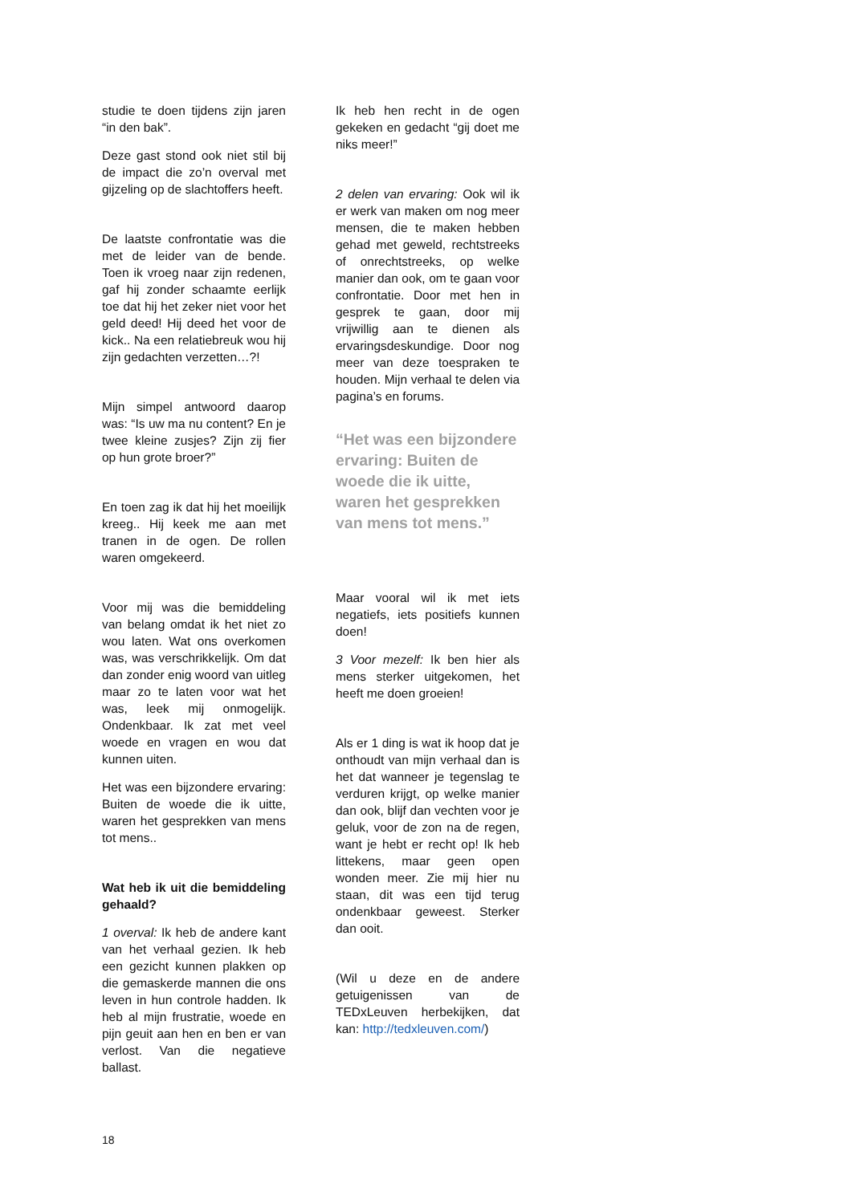studie te doen tijdens zijn jaren “in den bak”.
Deze gast stond ook niet stil bij de impact die zo’n overval met gijzeling op de slachtoffers heeft.
De laatste confrontatie was die met de leider van de bende. Toen ik vroeg naar zijn redenen, gaf hij zonder schaamte eerlijk toe dat hij het zeker niet voor het geld deed! Hij deed het voor de kick.. Na een relatiebreuk wou hij zijn gedachten verzetten…?!
Mijn simpel antwoord daarop was: “Is uw ma nu content? En je twee kleine zusjes? Zijn zij fier op hun grote broer?”
En toen zag ik dat hij het moeilijk kreeg.. Hij keek me aan met tranen in de ogen. De rollen waren omgekeerd.
Voor mij was die bemiddeling van belang omdat ik het niet zo wou laten. Wat ons overkomen was, was verschrikkelijk. Om dat dan zonder enig woord van uitleg maar zo te laten voor wat het was, leek mij onmogelijk. Ondenkbaar. Ik zat met veel woede en vragen en wou dat kunnen uiten.
Het was een bijzondere ervaring: Buiten de woede die ik uitte, waren het gesprekken van mens tot mens..
Wat heb ik uit die bemiddeling gehaald?
1 overval: Ik heb de andere kant van het verhaal gezien. Ik heb een gezicht kunnen plakken op die gemaskerde mannen die ons leven in hun controle hadden. Ik heb al mijn frustratie, woede en pijn geuit aan hen en ben er van verlost. Van die negatieve ballast.
Ik heb hen recht in de ogen gekeken en gedacht “gij doet me niks meer!”
2 delen van ervaring: Ook wil ik er werk van maken om nog meer mensen, die te maken hebben gehad met geweld, rechtstreeks of onrechtstreeks, op welke manier dan ook, om te gaan voor confrontatie. Door met hen in gesprek te gaan, door mij vrijwillig aan te dienen als ervaringsdeskundige. Door nog meer van deze toespraken te houden. Mijn verhaal te delen via pagina’s en forums.
“Het was een bijzondere ervaring: Buiten de woede die ik uitte, waren het gesprekken van mens tot mens.”
Maar vooral wil ik met iets negatiefs, iets positiefs kunnen doen!
3 Voor mezelf: Ik ben hier als mens sterker uitgekomen, het heeft me doen groeien!
Als er 1 ding is wat ik hoop dat je onthoudt van mijn verhaal dan is het dat wanneer je tegenslag te verduren krijgt, op welke manier dan ook, blijf dan vechten voor je geluk, voor de zon na de regen, want je hebt er recht op! Ik heb littekens, maar geen open wonden meer. Zie mij hier nu staan, dit was een tijd terug ondenkbaar geweest. Sterker dan ooit.
(Wil u deze en de andere getuigenissen van de TEDxLeuven herbekijken, dat kan: http://tedxleuven.com/)
18